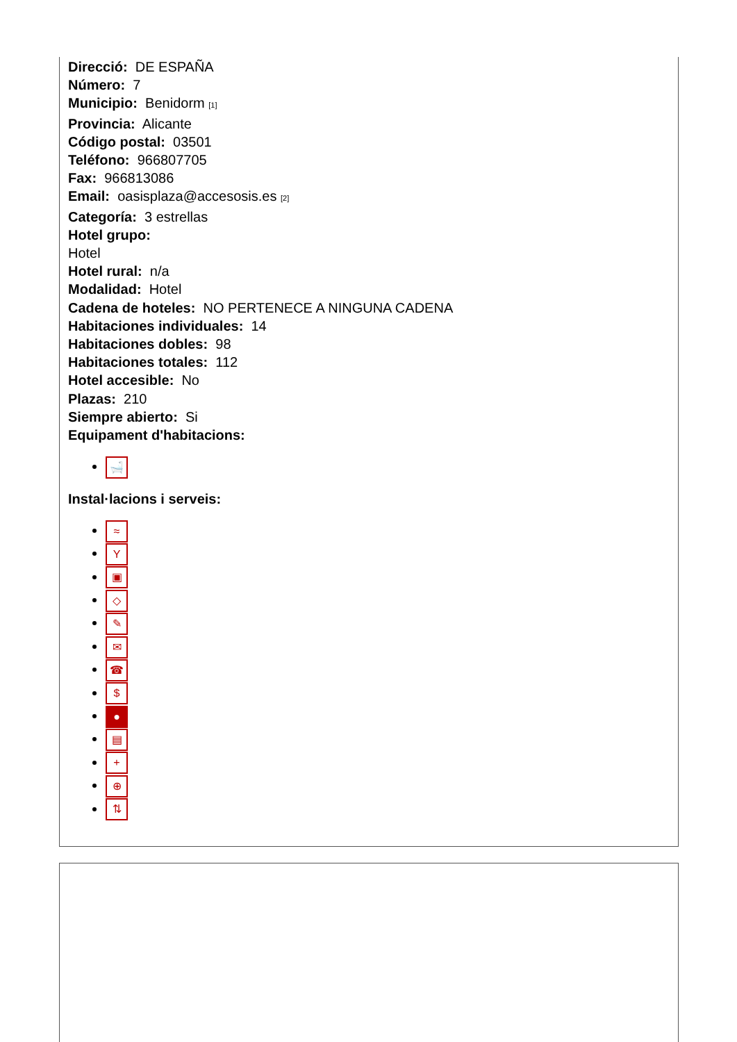Direcció: DE ESPAÑA
Número: 7
Municipio: Benidorm [1]
Provincia: Alicante
Código postal: 03501
Teléfono: 966807705
Fax: 966813086
Email: oasisplaza@accesosis.es [2]
Categoría: 3 estrellas
Hotel grupo:
Hotel
Hotel rural: n/a
Modalidad: Hotel
Cadena de hoteles: NO PERTENECE A NINGUNA CADENA
Habitaciones individuales: 14
Habitaciones dobles: 98
Habitaciones totales: 112
Hotel accesible: No
Plazas: 210
Siempre abierto: Si
Equipament d'habitacions:
🛁
Instal·lacions i serveis:
≈
Y
▣
◇
✎
✉
☎
$
●
▤
+
⊕
⇅